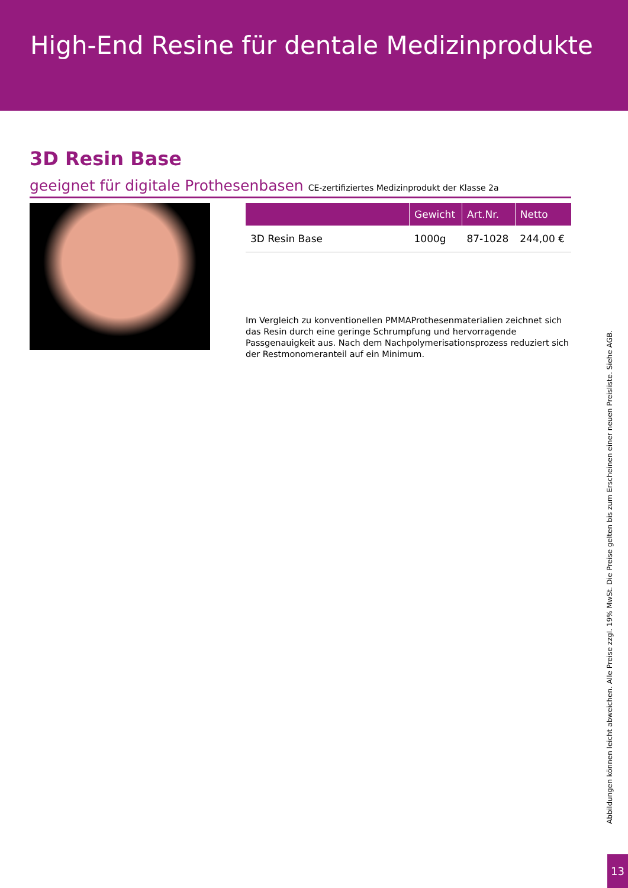High-End Resine für dentale Medizinprodukte
3D Resin Base
geeignet für digitale Prothesenbasen CE-zertifiziertes Medizinprodukt der Klasse 2a
| | Gewicht | Art.Nr. | Netto |
| --- | --- | --- | --- |
| 3D Resin Base | 1000g | 87-1028 | 244,00 € |
Im Vergleich zu konventionellen PMMAProthesenmaterialien zeichnet sich das Resin durch eine geringe Schrumpfung und hervorragende Passgenauigkeit aus. Nach dem Nachpolymerisationsprozess reduziert sich der Restmonomeranteil auf ein Minimum.
Abbildungen können leicht abweichen. Alle Preise zzgl. 19% MwSt. Die Preise gelten bis zum Erscheinen einer neuen Preisliste. Siehe AGB.
13